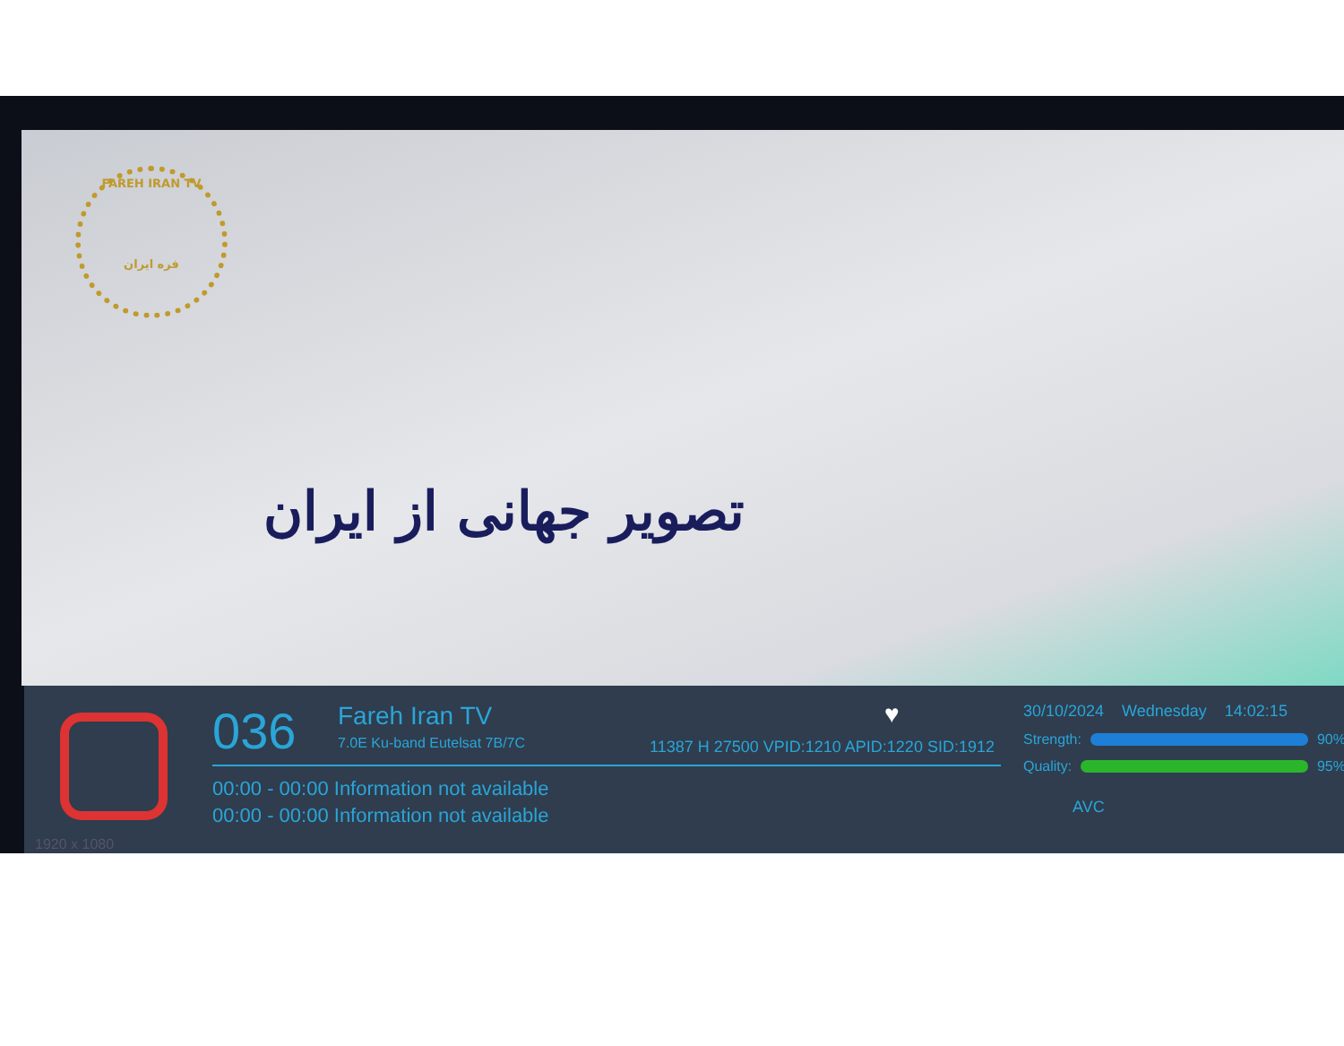FAREH IRAN TV
فره ایران
تصویر جهانی از ایران
036 Fareh Iran TV
7.0E Ku-band Eutelsat 7B/7C
♥
11387 H 27500 VPID:1210 APID:1220 SID:1912
00:00 - 00:00 Information not available
00:00 - 00:00 Information not available
1920 x 1080
30/10/2024 Wednesday 14:02:15
Strength:
90%
Quality:
95%
AVC